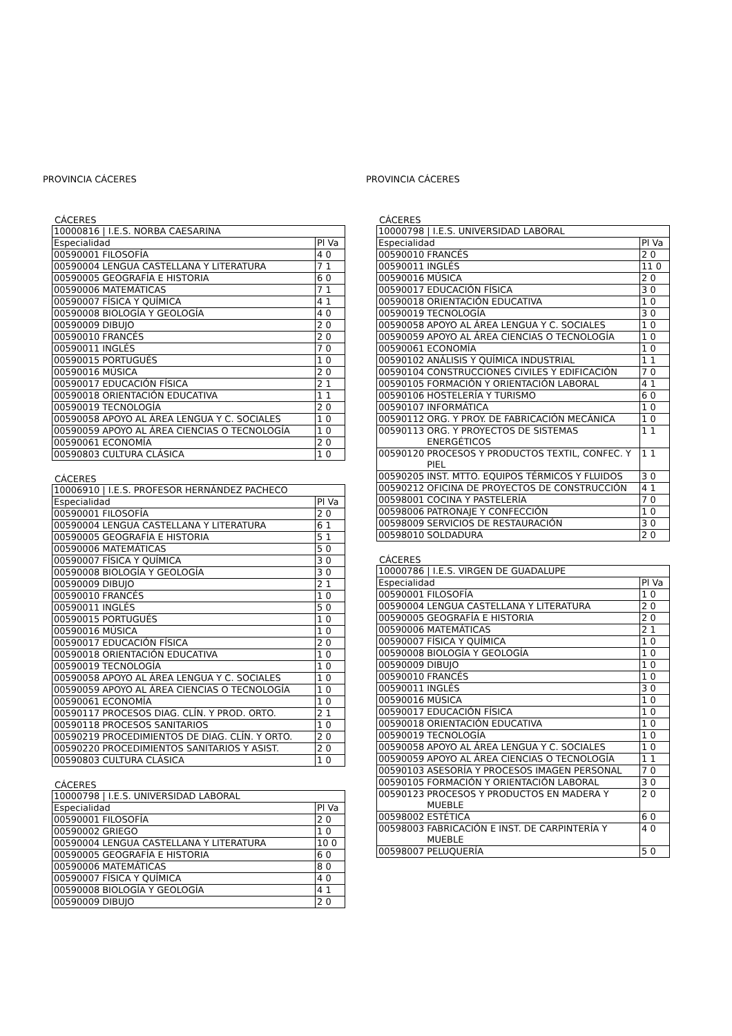PROVINCIA CÁCERES
CÁCERES
| 10000816 / I.E.S. NORBA CAESARINA | | |
| Especialidad | | Pl Va |
| 00590001 | FILOSOFÍA | 4 0 |
| 00590004 | LENGUA CASTELLANA Y LITERATURA | 7 1 |
| 00590005 | GEOGRAFÍA E HISTORIA | 6 0 |
| 00590006 | MATEMÁTICAS | 7 1 |
| 00590007 | FÍSICA Y QUÍMICA | 4 1 |
| 00590008 | BIOLOGÍA Y GEOLOGÍA | 4 0 |
| 00590009 | DIBUJO | 2 0 |
| 00590010 | FRANCÉS | 2 0 |
| 00590011 | INGLÉS | 7 0 |
| 00590015 | PORTUGUÉS | 1 0 |
| 00590016 | MÚSICA | 2 0 |
| 00590017 | EDUCACIÓN FÍSICA | 2 1 |
| 00590018 | ORIENTACIÓN EDUCATIVA | 1 1 |
| 00590019 | TECNOLOGÍA | 2 0 |
| 00590058 | APOYO AL ÁREA LENGUA Y C. SOCIALES | 1 0 |
| 00590059 | APOYO AL ÁREA CIENCIAS O TECNOLOGÍA | 1 0 |
| 00590061 | ECONOMÍA | 2 0 |
| 00590803 | CULTURA CLÁSICA | 1 0 |
CÁCERES
| 10006910 / I.E.S. PROFESOR HERNÁNDEZ PACHECO | | |
| Especialidad | | Pl Va |
| 00590001 | FILOSOFÍA | 2 0 |
| 00590004 | LENGUA CASTELLANA Y LITERATURA | 6 1 |
| 00590005 | GEOGRAFÍA E HISTORIA | 5 1 |
| 00590006 | MATEMÁTICAS | 5 0 |
| 00590007 | FÍSICA Y QUÍMICA | 3 0 |
| 00590008 | BIOLOGÍA Y GEOLOGÍA | 3 0 |
| 00590009 | DIBUJO | 2 1 |
| 00590010 | FRANCÉS | 1 0 |
| 00590011 | INGLÉS | 5 0 |
| 00590015 | PORTUGUÉS | 1 0 |
| 00590016 | MÚSICA | 1 0 |
| 00590017 | EDUCACIÓN FÍSICA | 2 0 |
| 00590018 | ORIENTACIÓN EDUCATIVA | 1 0 |
| 00590019 | TECNOLOGÍA | 1 0 |
| 00590058 | APOYO AL ÁREA LENGUA Y C. SOCIALES | 1 0 |
| 00590059 | APOYO AL ÁREA CIENCIAS O TECNOLOGÍA | 1 0 |
| 00590061 | ECONOMÍA | 1 0 |
| 00590117 | PROCESOS DIAG. CLÍN. Y PROD. ORTO. | 2 1 |
| 00590118 | PROCESOS SANITARIOS | 1 0 |
| 00590219 | PROCEDIMIENTOS DE DIAG. CLÍN. Y ORTO. | 2 0 |
| 00590220 | PROCEDIMIENTOS SANITARIOS Y ASIST. | 2 0 |
| 00590803 | CULTURA CLÁSICA | 1 0 |
CÁCERES
| 10000798 / I.E.S. UNIVERSIDAD LABORAL | | |
| Especialidad | | Pl Va |
| 00590001 | FILOSOFÍA | 2 0 |
| 00590002 | GRIEGO | 1 0 |
| 00590004 | LENGUA CASTELLANA Y LITERATURA | 10 0 |
| 00590005 | GEOGRAFÍA E HISTORIA | 6 0 |
| 00590006 | MATEMÁTICAS | 8 0 |
| 00590007 | FÍSICA Y QUÍMICA | 4 0 |
| 00590008 | BIOLOGÍA Y GEOLOGÍA | 4 1 |
| 00590009 | DIBUJO | 2 0 |
PROVINCIA CÁCERES
CÁCERES
| 10000798 / I.E.S. UNIVERSIDAD LABORAL | | |
| Especialidad | | Pl Va |
| 00590010 | FRANCÉS | 2 0 |
| 00590011 | INGLÉS | 11 0 |
| 00590016 | MÚSICA | 2 0 |
| 00590017 | EDUCACIÓN FÍSICA | 3 0 |
| 00590018 | ORIENTACIÓN EDUCATIVA | 1 0 |
| 00590019 | TECNOLOGÍA | 3 0 |
| 00590058 | APOYO AL ÁREA LENGUA Y C. SOCIALES | 1 0 |
| 00590059 | APOYO AL ÁREA CIENCIAS O TECNOLOGÍA | 1 0 |
| 00590061 | ECONOMÍA | 1 0 |
| 00590102 | ANÁLISIS Y QUÍMICA INDUSTRIAL | 1 1 |
| 00590104 | CONSTRUCCIONES CIVILES Y EDIFICACIÓN | 7 0 |
| 00590105 | FORMACIÓN Y ORIENTACIÓN LABORAL | 4 1 |
| 00590106 | HOSTELERÍA Y TURISMO | 6 0 |
| 00590107 | INFORMÁTICA | 1 0 |
| 00590112 | ORG. Y PROY. DE FABRICACIÓN MECÁNICA | 1 0 |
| 00590113 | ORG. Y PROYECTOS DE SISTEMAS ENERGÉTICOS | 1 1 |
| 00590120 | PROCESOS Y PRODUCTOS TEXTIL, CONFEC. Y PIEL | 1 1 |
| 00590205 | INST. MTTO. EQUIPOS TÉRMICOS Y FLUIDOS | 3 0 |
| 00590212 | OFICINA DE PROYECTOS DE CONSTRUCCIÓN | 4 1 |
| 00598001 | COCINA Y PASTELERÍA | 7 0 |
| 00598006 | PATRONAJE Y CONFECCIÓN | 1 0 |
| 00598009 | SERVICIOS DE RESTAURACIÓN | 3 0 |
| 00598010 | SOLDADURA | 2 0 |
CÁCERES
| 10000786 / I.E.S. VIRGEN DE GUADALUPE | | |
| Especialidad | | Pl Va |
| 00590001 | FILOSOFÍA | 1 0 |
| 00590004 | LENGUA CASTELLANA Y LITERATURA | 2 0 |
| 00590005 | GEOGRAFÍA E HISTORIA | 2 0 |
| 00590006 | MATEMÁTICAS | 2 1 |
| 00590007 | FÍSICA Y QUÍMICA | 1 0 |
| 00590008 | BIOLOGÍA Y GEOLOGÍA | 1 0 |
| 00590009 | DIBUJO | 1 0 |
| 00590010 | FRANCÉS | 1 0 |
| 00590011 | INGLÉS | 3 0 |
| 00590016 | MÚSICA | 1 0 |
| 00590017 | EDUCACIÓN FÍSICA | 1 0 |
| 00590018 | ORIENTACIÓN EDUCATIVA | 1 0 |
| 00590019 | TECNOLOGÍA | 1 0 |
| 00590058 | APOYO AL ÁREA LENGUA Y C. SOCIALES | 1 0 |
| 00590059 | APOYO AL ÁREA CIENCIAS O TECNOLOGÍA | 1 1 |
| 00590103 | ASESORÍA Y PROCESOS IMAGEN PERSONAL | 7 0 |
| 00590105 | FORMACIÓN Y ORIENTACIÓN LABORAL | 3 0 |
| 00590123 | PROCESOS Y PRODUCTOS EN MADERA Y MUEBLE | 2 0 |
| 00598002 | ESTÉTICA | 6 0 |
| 00598003 | FABRICACIÓN E INST. DE CARPINTERÍA Y MUEBLE | 4 0 |
| 00598007 | PELUQUERÍA | 5 0 |